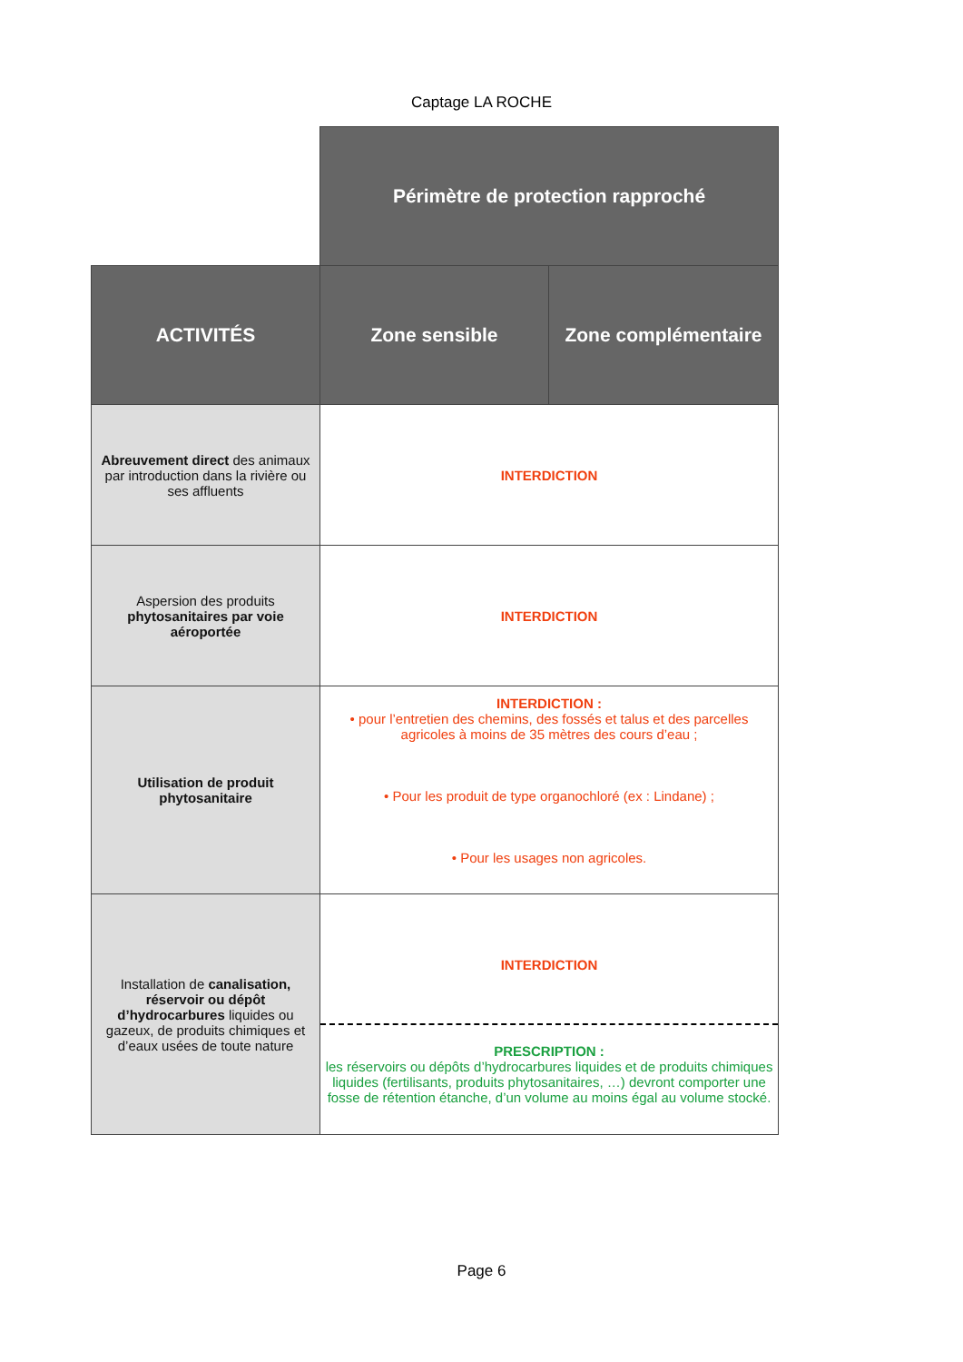Captage LA ROCHE
| | Périmètre de protection rapproché | |
| ACTIVITÉS | Zone sensible | Zone complémentaire |
| Abreuvement direct des animaux par introduction dans la rivière ou ses affluents | INTERDICTION | |
| Aspersion des produits phytosanitaires par voie aéroportée | INTERDICTION | |
| Utilisation de produit phytosanitaire | INTERDICTION : • pour l’entretien des chemins, des fossés et talus et des parcelles agricoles à moins de 35 mètres des cours d’eau ; • Pour les produit de type organochloré (ex : Lindane) ; • Pour les usages non agricoles. | |
| Installation de canalisation, réservoir ou dépôt d’hydrocarbures liquides ou gazeux, de produits chimiques et d’eaux usées de toute nature | INTERDICTION PRESCRIPTION : les réservoirs ou dépôts d’hydrocarbures liquides et de produits chimiques liquides (fertilisants, produits phytosanitaires, …) devront comporter une fosse de rétention étanche, d’un volume au moins égal au volume stocké. | |
Page 6